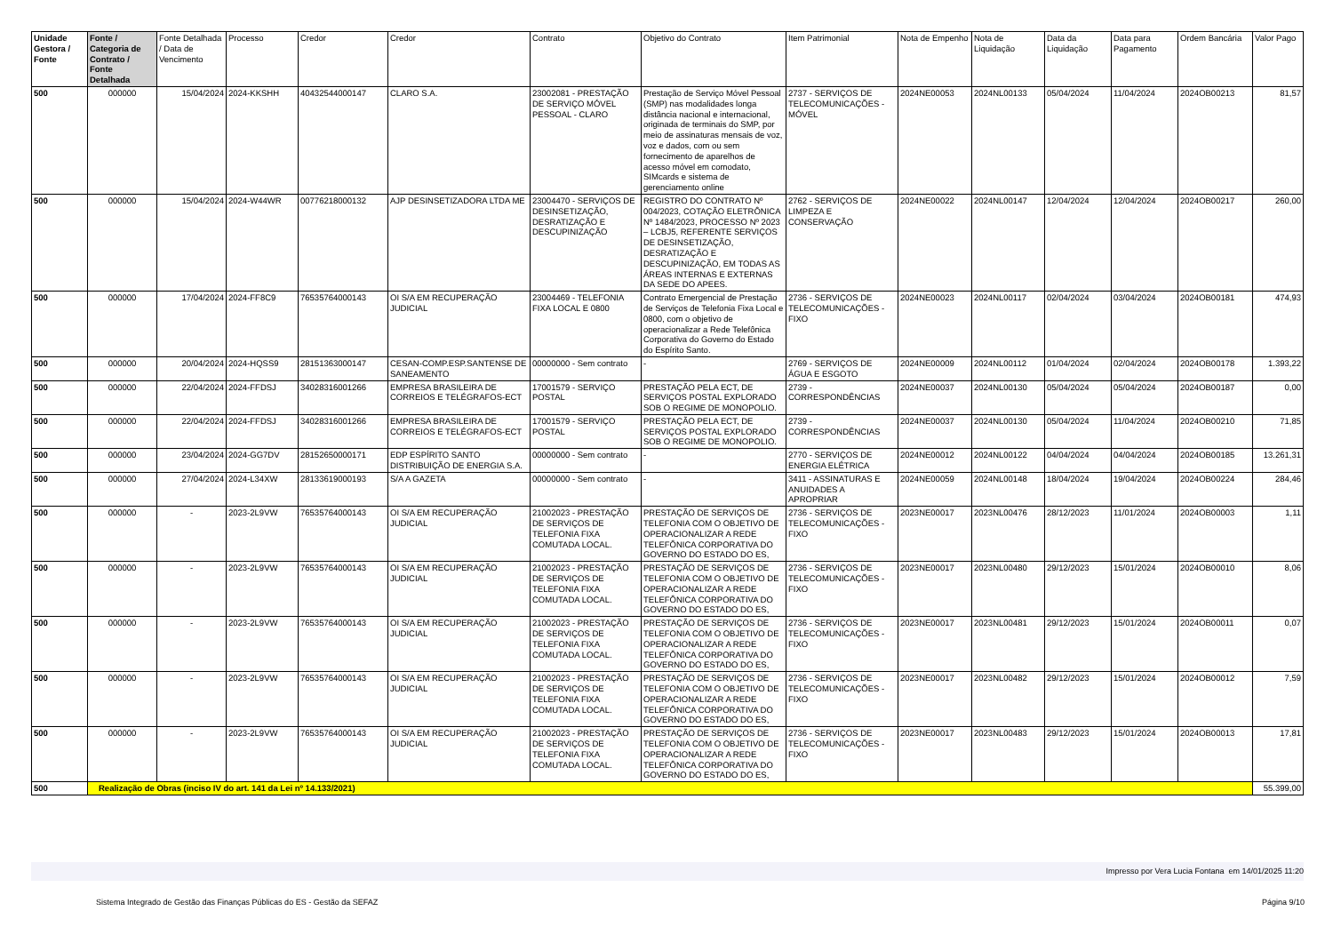| Unidade Gestora / Fonte | Fonte / Categoria de Contrato / Fonte Detalhada | Fonte Detalhada / Data de Vencimento | Processo | Credor | Credor | Contrato | Objetivo do Contrato | Item Patrimonial | Nota de Empenho | Nota de Liquidação | Data da Liquidação | Data para Pagamento | Ordem Bancária | Valor Pago |
| --- | --- | --- | --- | --- | --- | --- | --- | --- | --- | --- | --- | --- | --- | --- |
| 500 | 000000 | 15/04/2024 | 2024-KKSHH | 40432544000147 | CLARO S.A. | 23002081 - PRESTAÇÃO DE SERVIÇO MÓVEL PESSOAL - CLARO | Prestação de Serviço Móvel Pessoal (SMP) nas modalidades longa distância nacional e internacional, originada de terminais do SMP, por meio de assinaturas mensais de voz, voz e dados, com ou sem fornecimento de aparelhos de acesso móvel em comodato, SIMcards e sistema de gerenciamento online | 2737 - SERVIÇOS DE TELECOMUNICAÇÕES - MÓVEL | 2024NE00053 | 2024NL00133 | 05/04/2024 | 11/04/2024 | 2024OB00213 | 81,57 |
| 500 | 000000 | 15/04/2024 | 2024-W44WR | 00776218000132 | AJP DESINSETIZADORA LTDA ME | 23004470 - SERVIÇOS DE DESINSETIZAÇÃO, DESRATIZAÇÃO E DESCUPINIZAÇÃO | REGISTRO DO CONTRATO Nº 004/2023, COTAÇÃO ELETRÔNICA Nº 1484/2023, PROCESSO Nº 2023 – LCBJ5, REFERENTE SERVIÇOS DE DESINSETIZAÇÃO, DESRATIZAÇÃO E DESCUPINIZAÇÃO, EM TODAS AS ÁREAS INTERNAS E EXTERNAS DA SEDE DO APEES. | 2762 - SERVIÇOS DE LIMPEZA E CONSERVAÇÃO | 2024NE00022 | 2024NL00147 | 12/04/2024 | 12/04/2024 | 2024OB00217 | 260,00 |
| 500 | 000000 | 17/04/2024 | 2024-FF8C9 | 76535764000143 | OI S/A EM RECUPERAÇÃO JUDICIAL | 23004469 - TELEFONIA FIXA LOCAL E 0800 | Contrato Emergencial de Prestação de Serviços de Telefonia Fixa Local e 0800, com o objetivo de operacionalizar a Rede Telefônica Corporativa do Governo do Estado do Espírito Santo. | 2736 - SERVIÇOS DE TELECOMUNICAÇÕES - FIXO | 2024NE00023 | 2024NL00117 | 02/04/2024 | 03/04/2024 | 2024OB00181 | 474,93 |
| 500 | 000000 | 20/04/2024 | 2024-HQSS9 | 28151363000147 | CESAN-COMP.ESP.SANTENSE DE SANEAMENTO | 00000000 - Sem contrato | - | 2769 - SERVIÇOS DE ÁGUA E ESGOTO | 2024NE00009 | 2024NL00112 | 01/04/2024 | 02/04/2024 | 2024OB00178 | 1.393,22 |
| 500 | 000000 | 22/04/2024 | 2024-FFDSJ | 34028316001266 | EMPRESA BRASILEIRA DE CORREIOS E TELÉGRAFOS-ECT | 17001579 - SERVIÇO POSTAL | PRESTAÇÃO PELA ECT, DE SERVIÇOS POSTAL EXPLORADO SOB O REGIME DE MONOPOLIO. | 2739 - CORRESPONDÊNCIAS | 2024NE00037 | 2024NL00130 | 05/04/2024 | 05/04/2024 | 2024OB00187 | 0,00 |
| 500 | 000000 | 22/04/2024 | 2024-FFDSJ | 34028316001266 | EMPRESA BRASILEIRA DE CORREIOS E TELÉGRAFOS-ECT | 17001579 - SERVIÇO POSTAL | PRESTAÇÃO PELA ECT, DE SERVIÇOS POSTAL EXPLORADO SOB O REGIME DE MONOPOLIO. | 2739 - CORRESPONDÊNCIAS | 2024NE00037 | 2024NL00130 | 05/04/2024 | 11/04/2024 | 2024OB00210 | 71,85 |
| 500 | 000000 | 23/04/2024 | 2024-GG7DV | 28152650000171 | EDP ESPÍRITO SANTO DISTRIBUIÇÃO DE ENERGIA S.A. | 00000000 - Sem contrato | - | 2770 - SERVIÇOS DE ENERGIA ELÉTRICA | 2024NE00012 | 2024NL00122 | 04/04/2024 | 04/04/2024 | 2024OB00185 | 13.261,31 |
| 500 | 000000 | 27/04/2024 | 2024-L34XW | 28133619000193 | S/A A GAZETA | 00000000 - Sem contrato | - | 3411 - ASSINATURAS E ANUIDADES A APROPRIAR | 2024NE00059 | 2024NL00148 | 18/04/2024 | 19/04/2024 | 2024OB00224 | 284,46 |
| 500 | 000000 | - | 2023-2L9VW | 76535764000143 | OI S/A EM RECUPERAÇÃO JUDICIAL | 21002023 - PRESTAÇÃO DE SERVIÇOS DE TELEFONIA FIXA COMUTADA LOCAL. | PRESTAÇÃO DE SERVIÇOS DE TELEFONIA COM O OBJETIVO DE OPERACIONALIZAR A REDE TELEFÔNICA CORPORATIVA DO GOVERNO DO ESTADO DO ES, | 2736 - SERVIÇOS DE TELECOMUNICAÇÕES - FIXO | 2023NE00017 | 2023NL00476 | 28/12/2023 | 11/01/2024 | 2024OB00003 | 1,11 |
| 500 | 000000 | - | 2023-2L9VW | 76535764000143 | OI S/A EM RECUPERAÇÃO JUDICIAL | 21002023 - PRESTAÇÃO DE SERVIÇOS DE TELEFONIA FIXA COMUTADA LOCAL. | PRESTAÇÃO DE SERVIÇOS DE TELEFONIA COM O OBJETIVO DE OPERACIONALIZAR A REDE TELEFÔNICA CORPORATIVA DO GOVERNO DO ESTADO DO ES, | 2736 - SERVIÇOS DE TELECOMUNICAÇÕES - FIXO | 2023NE00017 | 2023NL00480 | 29/12/2023 | 15/01/2024 | 2024OB00010 | 8,06 |
| 500 | 000000 | - | 2023-2L9VW | 76535764000143 | OI S/A EM RECUPERAÇÃO JUDICIAL | 21002023 - PRESTAÇÃO DE SERVIÇOS DE TELEFONIA FIXA COMUTADA LOCAL. | PRESTAÇÃO DE SERVIÇOS DE TELEFONIA COM O OBJETIVO DE OPERACIONALIZAR A REDE TELEFÔNICA CORPORATIVA DO GOVERNO DO ESTADO DO ES, | 2736 - SERVIÇOS DE TELECOMUNICAÇÕES - FIXO | 2023NE00017 | 2023NL00481 | 29/12/2023 | 15/01/2024 | 2024OB00011 | 0,07 |
| 500 | 000000 | - | 2023-2L9VW | 76535764000143 | OI S/A EM RECUPERAÇÃO JUDICIAL | 21002023 - PRESTAÇÃO DE SERVIÇOS DE TELEFONIA FIXA COMUTADA LOCAL. | PRESTAÇÃO DE SERVIÇOS DE TELEFONIA COM O OBJETIVO DE OPERACIONALIZAR A REDE TELEFÔNICA CORPORATIVA DO GOVERNO DO ESTADO DO ES, | 2736 - SERVIÇOS DE TELECOMUNICAÇÕES - FIXO | 2023NE00017 | 2023NL00482 | 29/12/2023 | 15/01/2024 | 2024OB00012 | 7,59 |
| 500 | 000000 | - | 2023-2L9VW | 76535764000143 | OI S/A EM RECUPERAÇÃO JUDICIAL | 21002023 - PRESTAÇÃO DE SERVIÇOS DE TELEFONIA FIXA COMUTADA LOCAL. | PRESTAÇÃO DE SERVIÇOS DE TELEFONIA COM O OBJETIVO DE OPERACIONALIZAR A REDE TELEFÔNICA CORPORATIVA DO GOVERNO DO ESTADO DO ES, | 2736 - SERVIÇOS DE TELECOMUNICAÇÕES - FIXO | 2023NE00017 | 2023NL00483 | 29/12/2023 | 15/01/2024 | 2024OB00013 | 17,81 |
| 500 | Realização de Obras (inciso IV do art. 141 da Lei nº 14.133/2021) | | | | | | | | | | | | | 55.399,00 |
Impresso por Vera Lucia Fontana em 14/01/2025 11:20
Sistema Integrado de Gestão das Finanças Públicas do ES - Gestão da SEFAZ Página 9/10